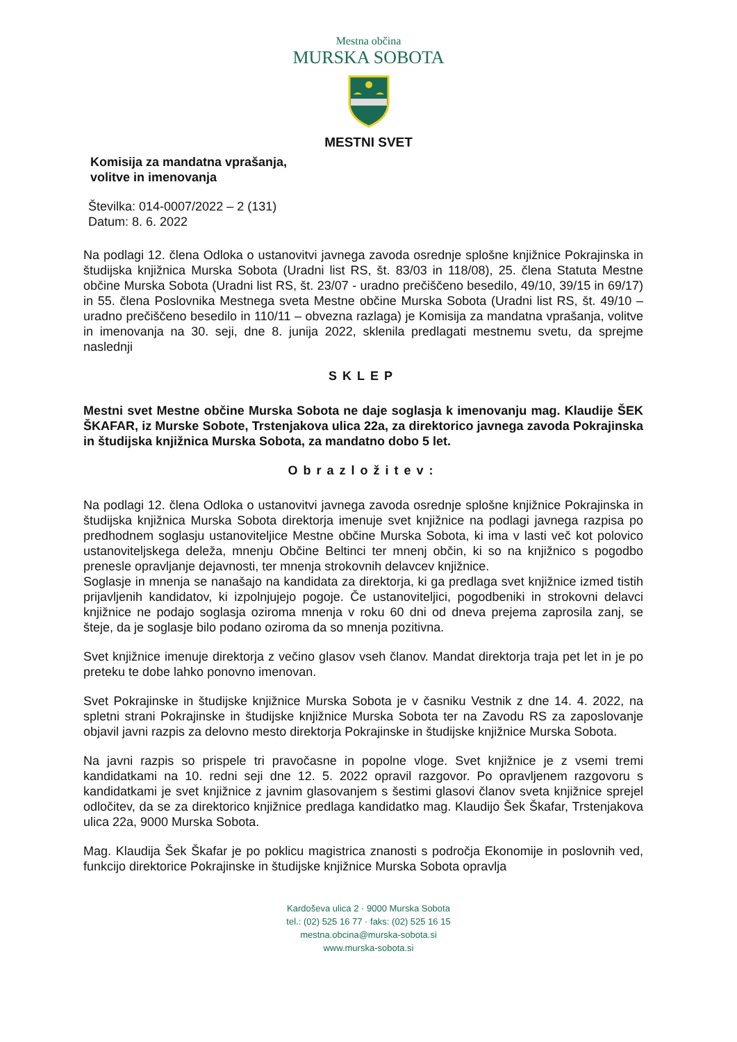Mestna občina
MURSKA SOBOTA
MESTNI SVET
Komisija za mandatna vprašanja,
volitve in imenovanja
Številka: 014-0007/2022 – 2 (131)
Datum: 8. 6. 2022
Na podlagi 12. člena Odloka o ustanovitvi javnega zavoda osrednje splošne knjižnice Pokrajinska in študijska knjižnica Murska Sobota (Uradni list RS, št. 83/03 in 118/08), 25. člena Statuta Mestne občine Murska Sobota (Uradni list RS, št. 23/07 - uradno prečiščeno besedilo, 49/10, 39/15 in 69/17) in 55. člena Poslovnika Mestnega sveta Mestne občine Murska Sobota (Uradni list RS, št. 49/10 – uradno prečiščeno besedilo in 110/11 – obvezna razlaga) je Komisija za mandatna vprašanja, volitve in imenovanja na 30. seji, dne 8. junija 2022, sklenila predlagati mestnemu svetu, da sprejme naslednji
SKLEP
Mestni svet Mestne občine Murska Sobota ne daje soglasja k imenovanju mag. Klaudije ŠEK ŠKAFAR, iz Murske Sobote, Trstenjakova ulica 22a, za direktorico javnega zavoda Pokrajinska in študijska knjižnica Murska Sobota, za mandatno dobo 5 let.
Obrazložitev:
Na podlagi 12. člena Odloka o ustanovitvi javnega zavoda osrednje splošne knjižnice Pokrajinska in študijska knjižnica Murska Sobota direktorja imenuje svet knjižnice na podlagi javnega razpisa po predhodnem soglasju ustanoviteljice Mestne občine Murska Sobota, ki ima v lasti več kot polovico ustanoviteljskega deleža, mnenju Občine Beltinci ter mnenj občin, ki so na knjižnico s pogodbo prenesle opravljanje dejavnosti, ter mnenja strokovnih delavcev knjižnice.
Soglasje in mnenja se nanašajo na kandidata za direktorja, ki ga predlaga svet knjižnice izmed tistih prijavljenih kandidatov, ki izpolnjujejo pogoje. Če ustanoviteljici, pogodbeniki in strokovni delavci knjižnice ne podajo soglasja oziroma mnenja v roku 60 dni od dneva prejema zaprosila zanj, se šteje, da je soglasje bilo podano oziroma da so mnenja pozitivna.
Svet knjižnice imenuje direktorja z večino glasov vseh članov. Mandat direktorja traja pet let in je po preteku te dobe lahko ponovno imenovan.
Svet Pokrajinske in študijske knjižnice Murska Sobota je v časniku Vestnik z dne 14. 4. 2022, na spletni strani Pokrajinske in študijske knjižnice Murska Sobota ter na Zavodu RS za zaposlovanje objavil javni razpis za delovno mesto direktorja Pokrajinske in študijske knjižnice Murska Sobota.
Na javni razpis so prispele tri pravočasne in popolne vloge. Svet knjižnice je z vsemi tremi kandidatkami na 10. redni seji dne 12. 5. 2022 opravil razgovor. Po opravljenem razgovoru s kandidatkami je svet knjižnice z javnim glasovanjem s šestimi glasovi članov sveta knjižnice sprejel odločitev, da se za direktorico knjižnice predlaga kandidatko mag. Klaudijo Šek Škafar, Trstenjakova ulica 22a, 9000 Murska Sobota.
Mag. Klaudija Šek Škafar je po poklicu magistrica znanosti s področja Ekonomije in poslovnih ved, funkcijo direktorice Pokrajinske in študijske knjižnice Murska Sobota opravlja
Kardoševa ulica 2 · 9000 Murska Sobota
tel.: (02) 525 16 77 · faks: (02) 525 16 15
mestna.obcina@murska-sobota.si
www.murska-sobota.si